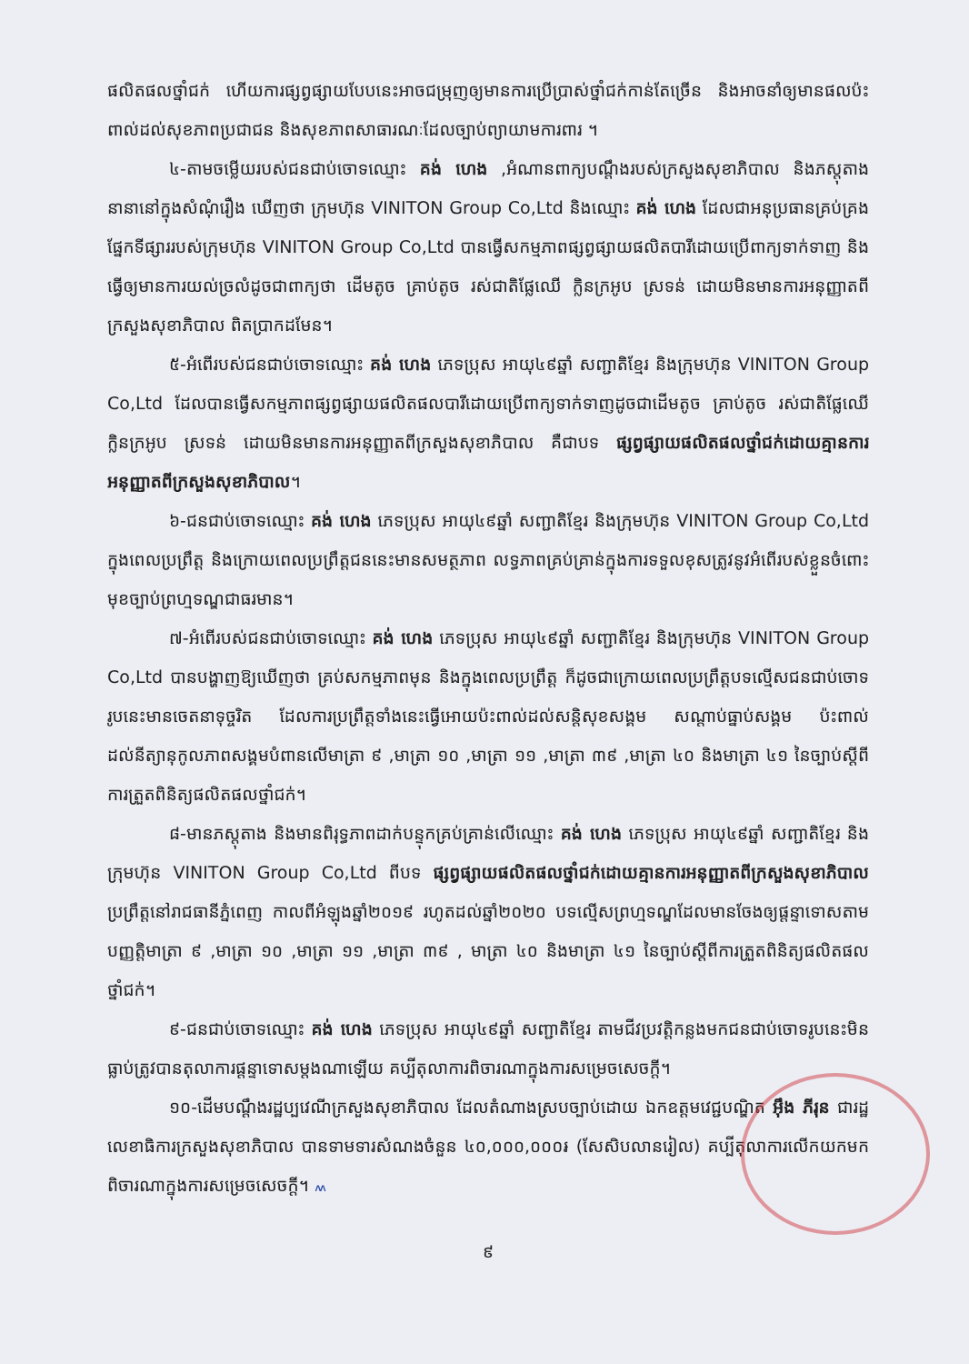ផលិតផលថ្នាំជក់ ហើយការផ្សព្វផ្សាយបែបនេះអាចជម្រុញឲ្យមានការប្រើប្រាស់ថ្នាំជក់កាន់តែច្រើន និងអាចនាំឲ្យមានផលប៉ះពាល់ដល់សុខភាពប្រជាជន និងសុខភាពសាធារណៈដែលច្បាប់ព្យាយាមការពារ ។
៤-តាមចម្លើយរបស់ជនជាប់ចោទឈ្មោះ គង់ ហេង ,អំណានពាក្យបណ្តឹងរបស់ក្រសួងសុខាភិបាល និងភស្តុតាងនានានៅក្នុងសំណុំរឿង ឃើញថា ក្រុមហ៊ុន VINITON Group Co,Ltd និងឈ្មោះ គង់ ហេង ដែលជាអនុប្រធានគ្រប់គ្រងផ្នែកទីផ្សាររបស់ក្រុមហ៊ុន VINITON Group Co,Ltd បានធ្វើសកម្មភាពផ្សព្វផ្សាយផលិតបារីដោយប្រើពាក្យទាក់ទាញ និងធ្វើឲ្យមានការយល់ច្រលំដូចជាពាក្យថា ដើមតូច គ្រាប់តូច រស់ជាតិផ្លែឈើ ក្លិនក្រអូប ស្រទន់ ដោយមិនមានការអនុញ្ញាតពីក្រសួងសុខាភិបាល ពិតប្រាកដមែន។
៥-អំពើរបស់ជនជាប់ចោទឈ្មោះ គង់ ហេង ភេទប្រុស អាយុ៤៩ឆ្នាំ សញ្ជាតិខ្មែរ និងក្រុមហ៊ុន VINITON Group Co,Ltd ដែលបានធ្វើសកម្មភាពផ្សព្វផ្សាយផលិតផលបារីដោយប្រើពាក្យទាក់ទាញដូចជាដើមតូច គ្រាប់តូច រស់ជាតិផ្លែឈើ ក្លិនក្រអូប ស្រទន់ ដោយមិនមានការអនុញ្ញាតពីក្រសួងសុខាភិបាល គឺជាបទ ផ្សព្វផ្សាយផលិតផលថ្នាំជក់ដោយគ្មានការអនុញ្ញាតពីក្រសួងសុខាភិបាល។
៦-ជនជាប់ចោទឈ្មោះ គង់ ហេង ភេទប្រុស អាយុ៤៩ឆ្នាំ សញ្ជាតិខ្មែរ និងក្រុមហ៊ុន VINITON Group Co,Ltd ក្នុងពេលប្រព្រឹត្ត និងក្រោយពេលប្រព្រឹត្តជននេះមានសមត្ថភាព លទ្ធភាពគ្រប់គ្រាន់ក្នុងការទទួលខុសត្រូវនូវអំពើរបស់ខ្លួនចំពោះមុខច្បាប់ព្រហ្មទណ្ឌជាធរមាន។
៧-អំពើរបស់ជនជាប់ចោទឈ្មោះ គង់ ហេង ភេទប្រុស អាយុ៤៩ឆ្នាំ សញ្ជាតិខ្មែរ និងក្រុមហ៊ុន VINITON Group Co,Ltd បានបង្ហាញឱ្យឃើញថា គ្រប់សកម្មភាពមុន និងក្នុងពេលប្រព្រឹត្ត ក៏ដូចជាក្រោយពេលប្រព្រឹត្តបទល្មើសជនជាប់ចោទរូបនេះមានចេតនាទុច្ចរិត ដែលការប្រព្រឹត្តទាំងនេះធ្វើអោយប៉ះពាល់ដល់សន្តិសុខសង្គម សណ្តាប់ធ្នាប់សង្គម ប៉ះពាល់ដល់នីត្យានុកូលភាពសង្គមបំពានលើមាត្រា ៩ ,មាត្រា ១០ ,មាត្រា ១១ ,មាត្រា ៣៩ ,មាត្រា ៤០ និងមាត្រា ៤១ នៃច្បាប់ស្តីពីការត្រួតពិនិត្យផលិតផលថ្នាំជក់។
៨-មានភស្តុតាង និងមានពិរុទ្ធភាពដាក់បន្ទុកគ្រប់គ្រាន់លើឈ្មោះ គង់ ហេង ភេទប្រុស អាយុ៤៩ឆ្នាំ សញ្ជាតិខ្មែរ និងក្រុមហ៊ុន VINITON Group Co,Ltd ពីបទ ផ្សព្វផ្សាយផលិតផលថ្នាំជក់ដោយគ្មានការអនុញ្ញាតពីក្រសួងសុខាភិបាល ប្រព្រឹត្តនៅរាជធានីភ្នំពេញ កាលពីអំឡុងឆ្នាំ២០១៩ រហូតដល់ឆ្នាំ២០២០ បទល្មើសព្រហ្មទណ្ឌដែលមានចែងឲ្យផ្តន្ទាទោសតាមបញ្ញត្តិមាត្រា ៩ ,មាត្រា ១០ ,មាត្រា ១១ ,មាត្រា ៣៩ , មាត្រា ៤០ និងមាត្រា ៤១ នៃច្បាប់ស្តីពីការត្រួតពិនិត្យផលិតផលថ្នាំជក់។
៩-ជនជាប់ចោទឈ្មោះ គង់ ហេង ភេទប្រុស អាយុ៤៩ឆ្នាំ សញ្ជាតិខ្មែរ តាមជីវប្រវត្តិកន្លងមកជនជាប់ចោទរូបនេះមិនធ្លាប់ត្រូវបានតុលាការផ្តន្ទាទោសម្តងណាឡើយ គប្បីតុលាការពិចារណាក្នុងការសម្រេចសេចក្តី។
១០-ដើមបណ្តឹងរដ្ឋប្បវេណីក្រសួងសុខាភិបាល ដែលតំណាងស្របច្បាប់ដោយ ឯកឧត្តមវេជ្ជបណ្ឌិត អ៊ឹង ភីរុន ជារដ្ឋលេខាធិការក្រសួងសុខាភិបាល បានទាមទារសំណងចំនួន ៤០,០០០,០០០៛ (សែសិបលានរៀល) គប្បីតុលាការលើកយកមកពិចារណាក្នុងការសម្រេចសេចក្តី។ ៳
៩